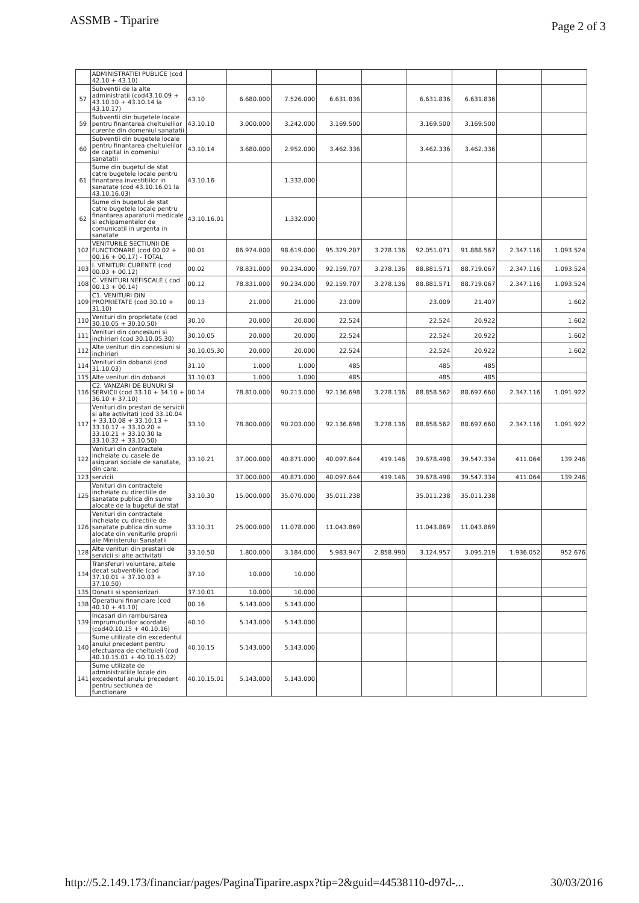ASSMB - Tiparire Page 2 of 3
| | ADMINISTRATIEI PUBLICE (cod 42.10 + 43.10) | | | | | | | | | |
| 57 | Subventii de la alte administratii (cod43.10.09 + 43.10.10 + 43.10.14 la 43.10.17) | 43.10 | 6.680.000 | 7.526.000 | 6.631.836 | | 6.631.836 | 6.631.836 | | |
| 59 | Subventii din bugetele locale pentru finantarea cheltuielilor curente din domeniul sanatatii | 43.10.10 | 3.000.000 | 3.242.000 | 3.169.500 | | 3.169.500 | 3.169.500 | | |
| 60 | Subventii din bugetele locale pentru finantarea cheltuielilor de capital in domeniul sanatatii | 43.10.14 | 3.680.000 | 2.952.000 | 3.462.336 | | 3.462.336 | 3.462.336 | | |
| 61 | Sume din bugetul de stat catre bugetele locale pentru finantarea investitiilor in sanatate (cod 43.10.16.01 la 43.10.16.03) | 43.10.16 | | 1.332.000 | | | | | | |
| 62 | Sume din bugetul de stat catre bugetele locale pentru finantarea aparaturii medicale si echipamentelor de comunicatii in urgenta in sanatate | 43.10.16.01 | | 1.332.000 | | | | | | |
| 102 | VENITURILE SECTIUNII DE FUNCTIONARE (cod 00.02 + 00.16 + 00.17) - TOTAL | 00.01 | 86.974.000 | 98.619.000 | 95.329.207 | 3.278.136 | 92.051.071 | 91.888.567 | 2.347.116 | 1.093.524 |
| 103 | I. VENITURI CURENTE (cod 00.03 + 00.12) | 00.02 | 78.831.000 | 90.234.000 | 92.159.707 | 3.278.136 | 88.881.571 | 88.719.067 | 2.347.116 | 1.093.524 |
| 108 | C. VENITURI NEFISCALE ( cod 00.13 + 00.14) | 00.12 | 78.831.000 | 90.234.000 | 92.159.707 | 3.278.136 | 88.881.571 | 88.719.067 | 2.347.116 | 1.093.524 |
| 109 | C1. VENITURI DIN PROPRIETATE (cod 30.10 + 31.10) | 00.13 | 21.000 | 21.000 | 23.009 | | 23.009 | 21.407 | | 1.602 |
| 110 | Venituri din proprietate (cod 30.10.05 + 30.10.50) | 30.10 | 20.000 | 20.000 | 22.524 | | 22.524 | 20.922 | | 1.602 |
| 111 | Venituri din concesiuni si inchirieri (cod 30.10.05.30) | 30.10.05 | 20.000 | 20.000 | 22.524 | | 22.524 | 20.922 | | 1.602 |
| 112 | Alte venituri din concesiuni si inchirieri | 30.10.05.30 | 20.000 | 20.000 | 22.524 | | 22.524 | 20.922 | | 1.602 |
| 114 | Venituri din dobanzi (cod 31.10.03) | 31.10 | 1.000 | 1.000 | 485 | | 485 | 485 | | |
| 115 | Alte venituri din dobanzi | 31.10.03 | 1.000 | 1.000 | 485 | | 485 | 485 | | |
| 116 | C2. VANZARI DE BUNURI SI SERVICII (cod 33.10 + 34.10 + 36.10 + 37.10) | 00.14 | 78.810.000 | 90.213.000 | 92.136.698 | 3.278.136 | 88.858.562 | 88.697.660 | 2.347.116 | 1.091.922 |
| 117 | Venituri din prestari de servicii si alte activitati (cod 33.10.04 + 33.10.08 + 33.10.13 + 33.10.17 + 33.10.20 + 33.10.21 + 33.10.30 la 33.10.32 + 33.10.50) | 33.10 | 78.800.000 | 90.203.000 | 92.136.698 | 3.278.136 | 88.858.562 | 88.697.660 | 2.347.116 | 1.091.922 |
| 122 | Venituri din contractele incheiate cu casele de asigurari sociale de sanatate, din care: | 33.10.21 | 37.000.000 | 40.871.000 | 40.097.644 | 419.146 | 39.678.498 | 39.547.334 | 411.064 | 139.246 |
| 123 | servicii | | 37.000.000 | 40.871.000 | 40.097.644 | 419.146 | 39.678.498 | 39.547.334 | 411.064 | 139.246 |
| 125 | Venituri din contractele incheiate cu directiile de sanatate publica din sume alocate de la bugetul de stat | 33.10.30 | 15.000.000 | 35.070.000 | 35.011.238 | | 35.011.238 | 35.011.238 | | |
| 126 | Venituri din contractele incheiate cu directiile de sanatate publica din sume alocate din veniturile proprii ale Ministerului Sanatatii | 33.10.31 | 25.000.000 | 11.078.000 | 11.043.869 | | 11.043.869 | 11.043.869 | | |
| 128 | Alte venituri din prestari de servicii si alte activitati | 33.10.50 | 1.800.000 | 3.184.000 | 5.983.947 | 2.858.990 | 3.124.957 | 3.095.219 | 1.936.052 | 952.676 |
| 134 | Transferuri voluntare, altele decat subventiile (cod 37.10.01 + 37.10.03 + 37.10.50) | 37.10 | 10.000 | 10.000 | | | | | | |
| 135 | Donatii si sponsorizari | 37.10.01 | 10.000 | 10.000 | | | | | | |
| 138 | Operatiuni financiare (cod 40.10 + 41.10) | 00.16 | 5.143.000 | 5.143.000 | | | | | | |
| 139 | Incasari din rambursarea imprumuturilor acordate (cod40.10.15 + 40.10.16) | 40.10 | 5.143.000 | 5.143.000 | | | | | | |
| 140 | Sume utilizate din excedentul anului precedent pentru efectuarea de cheltuieli (cod 40.10.15.01 + 40.10.15.02) | 40.10.15 | 5.143.000 | 5.143.000 | | | | | | |
| 141 | Sume utilizate de administratiile locale din excedentul anului precedent pentru sectiunea de functionare | 40.10.15.01 | 5.143.000 | 5.143.000 | | | | | | |
http://5.2.149.173/financiar/pages/PaginaTiparire.aspx?tip=2&guid=44538110-d97d-... 30/03/2016